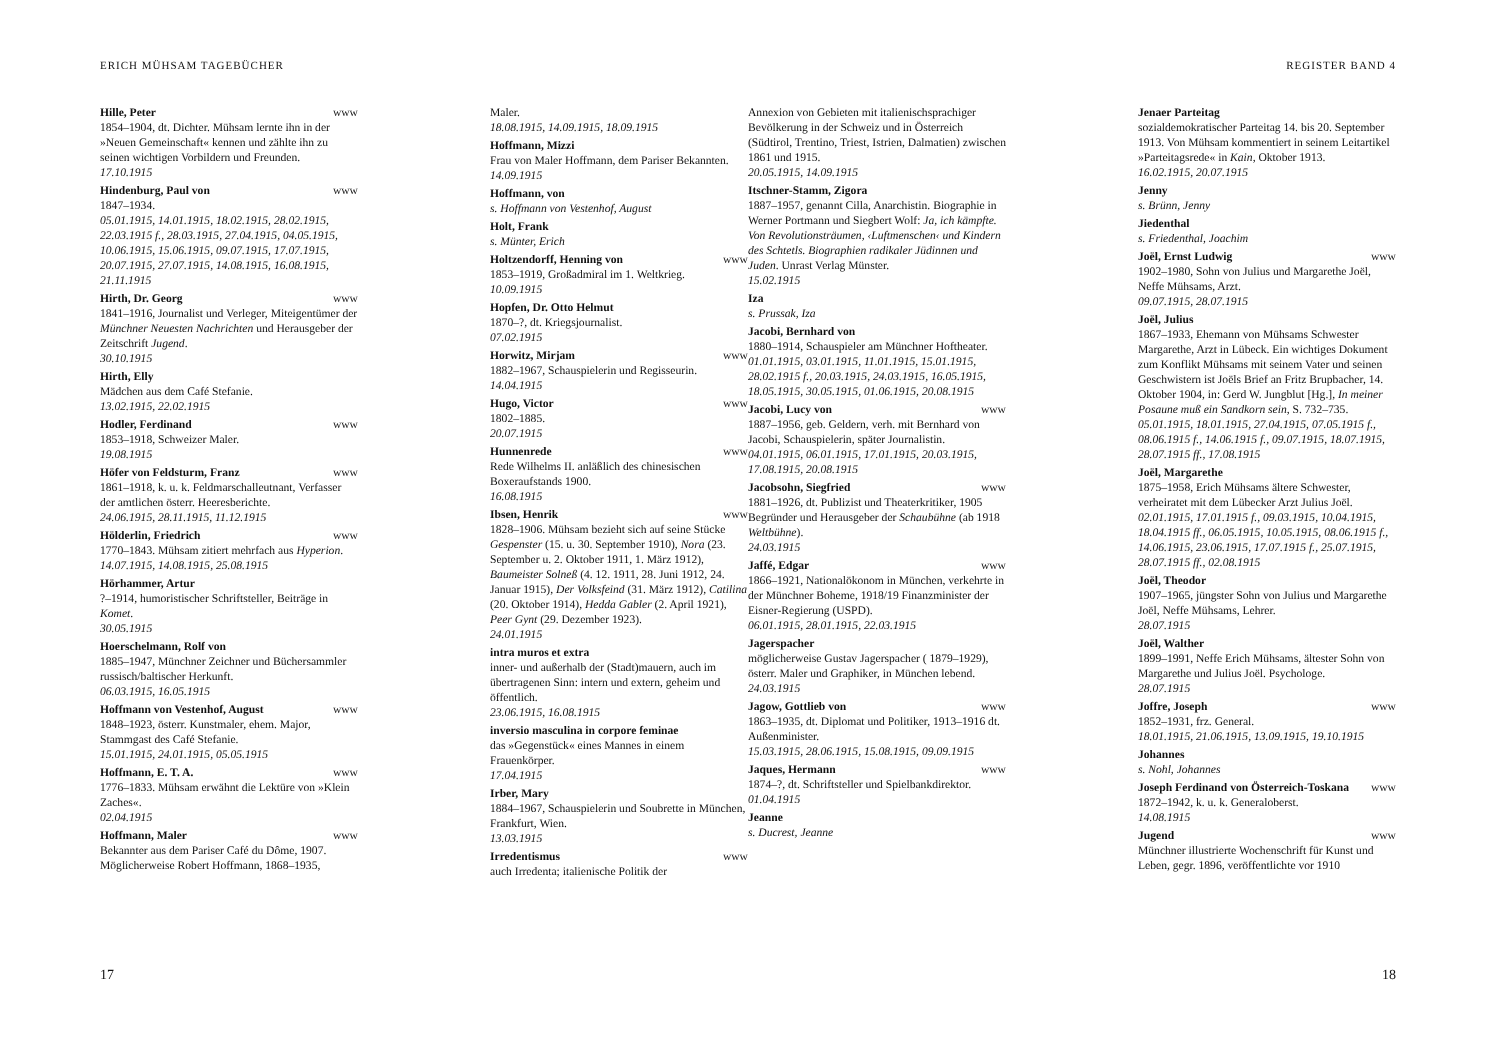ERICH MÜHSAM TAGEBÜCHER
Hille, Peter www
1854–1904, dt. Dichter. Mühsam lernte ihn in der »Neuen Gemeinschaft« kennen und zählte ihn zu seinen wichtigen Vorbildern und Freunden.
17.10.1915
Hindenburg, Paul von www
1847–1934.
05.01.1915, 14.01.1915, 18.02.1915, 28.02.1915, 22.03.1915 f., 28.03.1915, 27.04.1915, 04.05.1915, 10.06.1915, 15.06.1915, 09.07.1915, 17.07.1915, 20.07.1915, 27.07.1915, 14.08.1915, 16.08.1915, 21.11.1915
Hirth, Dr. Georg www
1841–1916, Journalist und Verleger, Miteigentümer der Münchner Neuesten Nachrichten und Herausgeber der Zeitschrift Jugend.
30.10.1915
Hirth, Elly
Mädchen aus dem Café Stefanie.
13.02.1915, 22.02.1915
Hodler, Ferdinand www
1853–1918, Schweizer Maler.
19.08.1915
Höfer von Feldsturm, Franz www
1861–1918, k. u. k. Feldmarschalleutnant, Verfasser der amtlichen österr. Heeresberichte.
24.06.1915, 28.11.1915, 11.12.1915
Hölderlin, Friedrich www
1770–1843. Mühsam zitiert mehrfach aus Hyperion.
14.07.1915, 14.08.1915, 25.08.1915
Hörhammer, Artur
?–1914, humoristischer Schriftsteller, Beiträge in Komet.
30.05.1915
Hoerschelmann, Rolf von
1885–1947, Münchner Zeichner und Büchersammler russisch/baltischer Herkunft.
06.03.1915, 16.05.1915
Hoffmann von Vestenhof, August www
1848–1923, österr. Kunstmaler, ehem. Major, Stammgast des Café Stefanie.
15.01.1915, 24.01.1915, 05.05.1915
Hoffmann, E. T. A. www
1776–1833. Mühsam erwähnt die Lektüre von »Klein Zaches«.
02.04.1915
Hoffmann, Maler www
Bekannter aus dem Pariser Café du Dôme, 1907. Möglicherweise Robert Hoffmann, 1868–1935,
Maler.
18.08.1915, 14.09.1915, 18.09.1915
Hoffmann, Mizzi
Frau von Maler Hoffmann, dem Pariser Bekannten.
14.09.1915
Hoffmann, von
s. Hoffmann von Vestenhof, August
Holt, Frank
s. Münter, Erich
Holtzendorff, Henning von www
1853–1919, Großadmiral im 1. Weltkrieg.
10.09.1915
Hopfen, Dr. Otto Helmut
1870–?, dt. Kriegsjournalist.
07.02.1915
Horwitz, Mirjam www
1882–1967, Schauspielerin und Regisseurin.
14.04.1915
Hugo, Victor www
1802–1885.
20.07.1915
Hunnenrede www
Rede Wilhelms II. anläßlich des chinesischen Boxeraufstands 1900.
16.08.1915
Ibsen, Henrik www
1828–1906. Mühsam bezieht sich auf seine Stücke Gespenster (15. u. 30. September 1910), Nora (23. September u. 2. Oktober 1911, 1. März 1912), Baumeister Solneß (4. 12. 1911, 28. Juni 1912, 24. Januar 1915), Der Volksfeind (31. März 1912), Catilina (20. Oktober 1914), Hedda Gabler (2. April 1921), Peer Gynt (29. Dezember 1923).
24.01.1915
intra muros et extra
inner- und außerhalb der (Stadt)mauern, auch im übertragenen Sinn: intern und extern, geheim und öffentlich.
23.06.1915, 16.08.1915
inversio masculina in corpore feminae
das »Gegenstück« eines Mannes in einem Frauenkörper.
17.04.1915
Irber, Mary
1884–1967, Schauspielerin und Soubrette in München, Frankfurt, Wien.
13.03.1915
Irredentismus www
auch Irredenta; italienische Politik der
17
REGISTER BAND 4
Annexion von Gebieten mit italienischsprachiger Bevölkerung in der Schweiz und in Österreich (Südtirol, Trentino, Triest, Istrien, Dalmatien) zwischen 1861 und 1915.
20.05.1915, 14.09.1915
Itschner-Stamm, Zigora
1887–1957, genannt Cilla, Anarchistin. Biographie in Werner Portmann und Siegbert Wolf: Ja, ich kämpfte. Von Revolutionsträumen, ‹Luftmenschen‹ und Kindern des Schtetls. Biographien radikaler Jüdinnen und Juden. Unrast Verlag Münster.
15.02.1915
Iza
s. Prussak, Iza
Jacobi, Bernhard von
1880–1914, Schauspieler am Münchner Hoftheater.
01.01.1915, 03.01.1915, 11.01.1915, 15.01.1915, 28.02.1915 f., 20.03.1915, 24.03.1915, 16.05.1915, 18.05.1915, 30.05.1915, 01.06.1915, 20.08.1915
Jacobi, Lucy von www
1887–1956, geb. Geldern, verh. mit Bernhard von Jacobi, Schauspielerin, später Journalistin.
04.01.1915, 06.01.1915, 17.01.1915, 20.03.1915, 17.08.1915, 20.08.1915
Jacobsohn, Siegfried www
1881–1926, dt. Publizist und Theaterkritiker, 1905 Begründer und Herausgeber der Schaubühne (ab 1918 Weltbühne).
24.03.1915
Jaffé, Edgar www
1866–1921, Nationalökonom in München, verkehrte in der Münchner Boheme, 1918/19 Finanzminister der Eisner-Regierung (USPD).
06.01.1915, 28.01.1915, 22.03.1915
Jagerspacher
möglicherweise Gustav Jagerspacher ( 1879–1929), österr. Maler und Graphiker, in München lebend.
24.03.1915
Jagow, Gottlieb von www
1863–1935, dt. Diplomat und Politiker, 1913–1916 dt. Außenminister.
15.03.1915, 28.06.1915, 15.08.1915, 09.09.1915
Jaques, Hermann www
1874–?, dt. Schriftsteller und Spielbankdirektor.
01.04.1915
Jeanne
s. Ducrest, Jeanne
Jenaer Parteitag
sozialdemokratischer Parteitag 14. bis 20. September 1913. Von Mühsam kommentiert in seinem Leitartikel »Parteitagsrede« in Kain, Oktober 1913.
16.02.1915, 20.07.1915
Jenny
s. Brünn, Jenny
Jiedenthal
s. Friedenthal, Joachim
Joël, Ernst Ludwig www
1902–1980, Sohn von Julius und Margarethe Joël, Neffe Mühsams, Arzt.
09.07.1915, 28.07.1915
Joël, Julius
1867–1933, Ehemann von Mühsams Schwester Margarethe, Arzt in Lübeck. Ein wichtiges Dokument zum Konflikt Mühsams mit seinem Vater und seinen Geschwistern ist Joëls Brief an Fritz Brupbacher, 14. Oktober 1904, in: Gerd W. Jungblut [Hg.], In meiner Posaune muß ein Sandkorn sein, S. 732–735.
05.01.1915, 18.01.1915, 27.04.1915, 07.05.1915 f., 08.06.1915 f., 14.06.1915 f., 09.07.1915, 18.07.1915, 28.07.1915 ff., 17.08.1915
Joël, Margarethe
1875–1958, Erich Mühsams ältere Schwester, verheiratet mit dem Lübecker Arzt Julius Joël.
02.01.1915, 17.01.1915 f., 09.03.1915, 10.04.1915, 18.04.1915 ff., 06.05.1915, 10.05.1915, 08.06.1915 f., 14.06.1915, 23.06.1915, 17.07.1915 f., 25.07.1915, 28.07.1915 ff., 02.08.1915
Joël, Theodor
1907–1965, jüngster Sohn von Julius und Margarethe Joël, Neffe Mühsams, Lehrer.
28.07.1915
Joël, Walther
1899–1991, Neffe Erich Mühsams, ältester Sohn von Margarethe und Julius Joël. Psychologe.
28.07.1915
Joffre, Joseph www
1852–1931, frz. General.
18.01.1915, 21.06.1915, 13.09.1915, 19.10.1915
Johannes
s. Nohl, Johannes
Joseph Ferdinand von Österreich-Toskana www
1872–1942, k. u. k. Generaloberst.
14.08.1915
Jugend www
Münchner illustrierte Wochenschrift für Kunst und Leben, gegr. 1896, veröffentlichte vor 1910
18